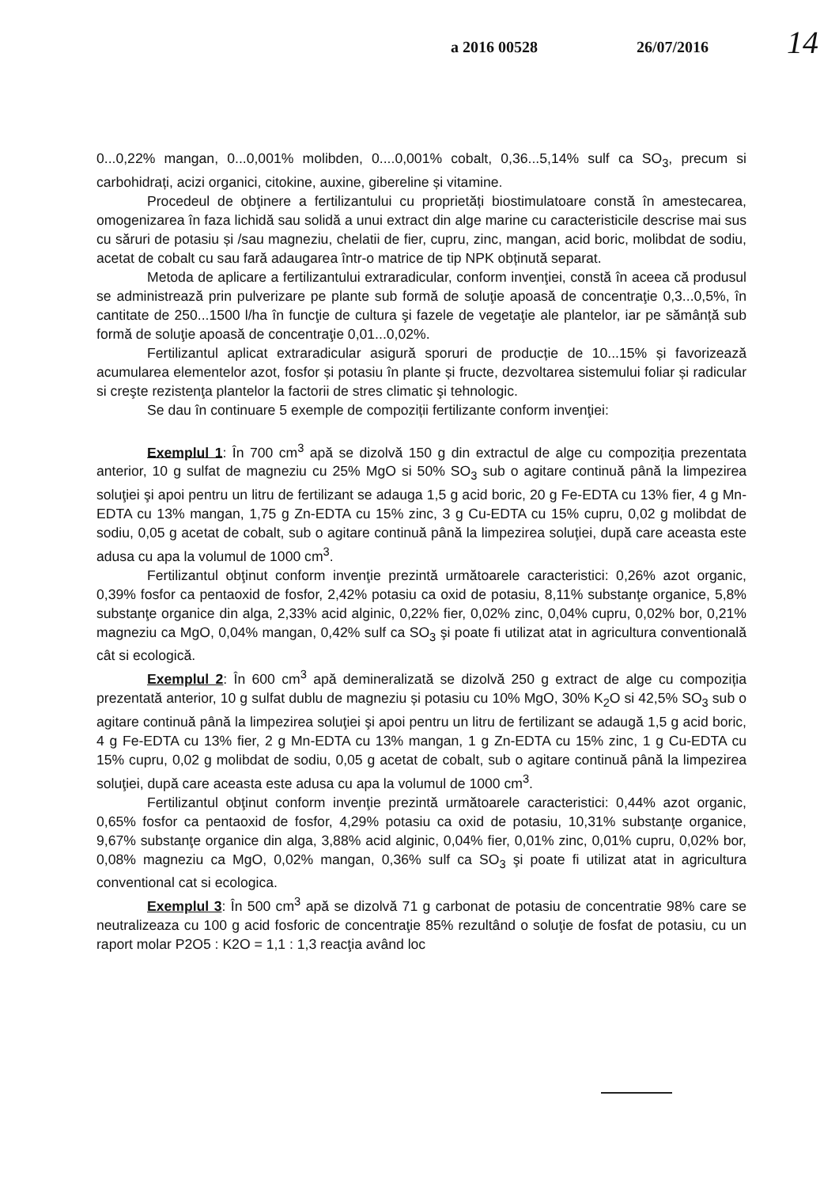a 2016 00528 26/07/2016 14
0...0,22% mangan, 0...0,001% molibden, 0....0,001% cobalt, 0,36...5,14% sulf ca SO<sub>3</sub>, precum si carbohidrați, acizi organici, citokine, auxine, gibereline și vitamine.
Procedeul de obţinere a fertilizantului cu proprietăți biostimulatoare constă în amestecarea, omogenizarea în faza lichidă sau solidă a unui extract din alge marine cu caracteristicile descrise mai sus cu săruri de potasiu și /sau magneziu, chelatii de fier, cupru, zinc, mangan, acid boric, molibdat de sodiu, acetat de cobalt cu sau fară adaugarea într-o matrice de tip NPK obținută separat.
Metoda de aplicare a fertilizantului extraradicular, conform invenţiei, constă în aceea că produsul se administrează prin pulverizare pe plante sub formă de soluţie apoasă de concentraţie 0,3...0,5%, în cantitate de 250...1500 l/ha în funcţie de cultura şi fazele de vegetaţie ale plantelor, iar pe sămânță sub formă de soluţie apoasă de concentraţie 0,01...0,02%.
Fertilizantul aplicat extraradicular asigură sporuri de producție de 10...15% și favorizează acumularea elementelor azot, fosfor și potasiu în plante și fructe, dezvoltarea sistemului foliar și radicular si creşte rezistenţa plantelor la factorii de stres climatic şi tehnologic.
Se dau în continuare 5 exemple de compoziții fertilizante conform invenţiei:
Exemplul 1: În 700 cm<sup>3</sup> apă se dizolvă 150 g din extractul de alge cu compoziția prezentata anterior, 10 g sulfat de magneziu cu 25% MgO si 50% SO<sub>3</sub> sub o agitare continuă până la limpezirea soluţiei şi apoi pentru un litru de fertilizant se adauga 1,5 g acid boric, 20 g Fe-EDTA cu 13% fier, 4 g Mn-EDTA cu 13% mangan, 1,75 g Zn-EDTA cu 15% zinc, 3 g Cu-EDTA cu 15% cupru, 0,02 g molibdat de sodiu, 0,05 g acetat de cobalt, sub o agitare continuă până la limpezirea soluţiei, după care aceasta este adusa cu apa la volumul de 1000 cm<sup>3</sup>.
Fertilizantul obţinut conform invenţie prezintă următoarele caracteristici: 0,26% azot organic, 0,39% fosfor ca pentaoxid de fosfor, 2,42% potasiu ca oxid de potasiu, 8,11% substanţe organice, 5,8% substanţe organice din alga, 2,33% acid alginic, 0,22% fier, 0,02% zinc, 0,04% cupru, 0,02% bor, 0,21% magneziu ca MgO, 0,04% mangan, 0,42% sulf ca SO<sub>3</sub> şi poate fi utilizat atat in agricultura conventională cât si ecologică.
Exemplul 2: În 600 cm<sup>3</sup> apă demineralizată se dizolvă 250 g extract de alge cu compoziția prezentată anterior, 10 g sulfat dublu de magneziu și potasiu cu 10% MgO, 30% K<sub>2</sub>O si 42,5% SO<sub>3</sub> sub o agitare continuă până la limpezirea soluţiei şi apoi pentru un litru de fertilizant se adaugă 1,5 g acid boric, 4 g Fe-EDTA cu 13% fier, 2 g Mn-EDTA cu 13% mangan, 1 g Zn-EDTA cu 15% zinc, 1 g Cu-EDTA cu 15% cupru, 0,02 g molibdat de sodiu, 0,05 g acetat de cobalt, sub o agitare continuă până la limpezirea soluţiei, după care aceasta este adusa cu apa la volumul de 1000 cm<sup>3</sup>.
Fertilizantul obţinut conform invenţie prezintă următoarele caracteristici: 0,44% azot organic, 0,65% fosfor ca pentaoxid de fosfor, 4,29% potasiu ca oxid de potasiu, 10,31% substanţe organice, 9,67% substanţe organice din alga, 3,88% acid alginic, 0,04% fier, 0,01% zinc, 0,01% cupru, 0,02% bor, 0,08% magneziu ca MgO, 0,02% mangan, 0,36% sulf ca SO<sub>3</sub> şi poate fi utilizat atat in agricultura conventional cat si ecologica.
Exemplul 3: În 500 cm<sup>3</sup> apă se dizolvă 71 g carbonat de potasiu de concentratie 98% care se neutralizeaza cu 100 g acid fosforic de concentraţie 85% rezultând o soluţie de fosfat de potasiu, cu un raport molar P2O5 : K2O = 1,1 : 1,3 reacţia având loc